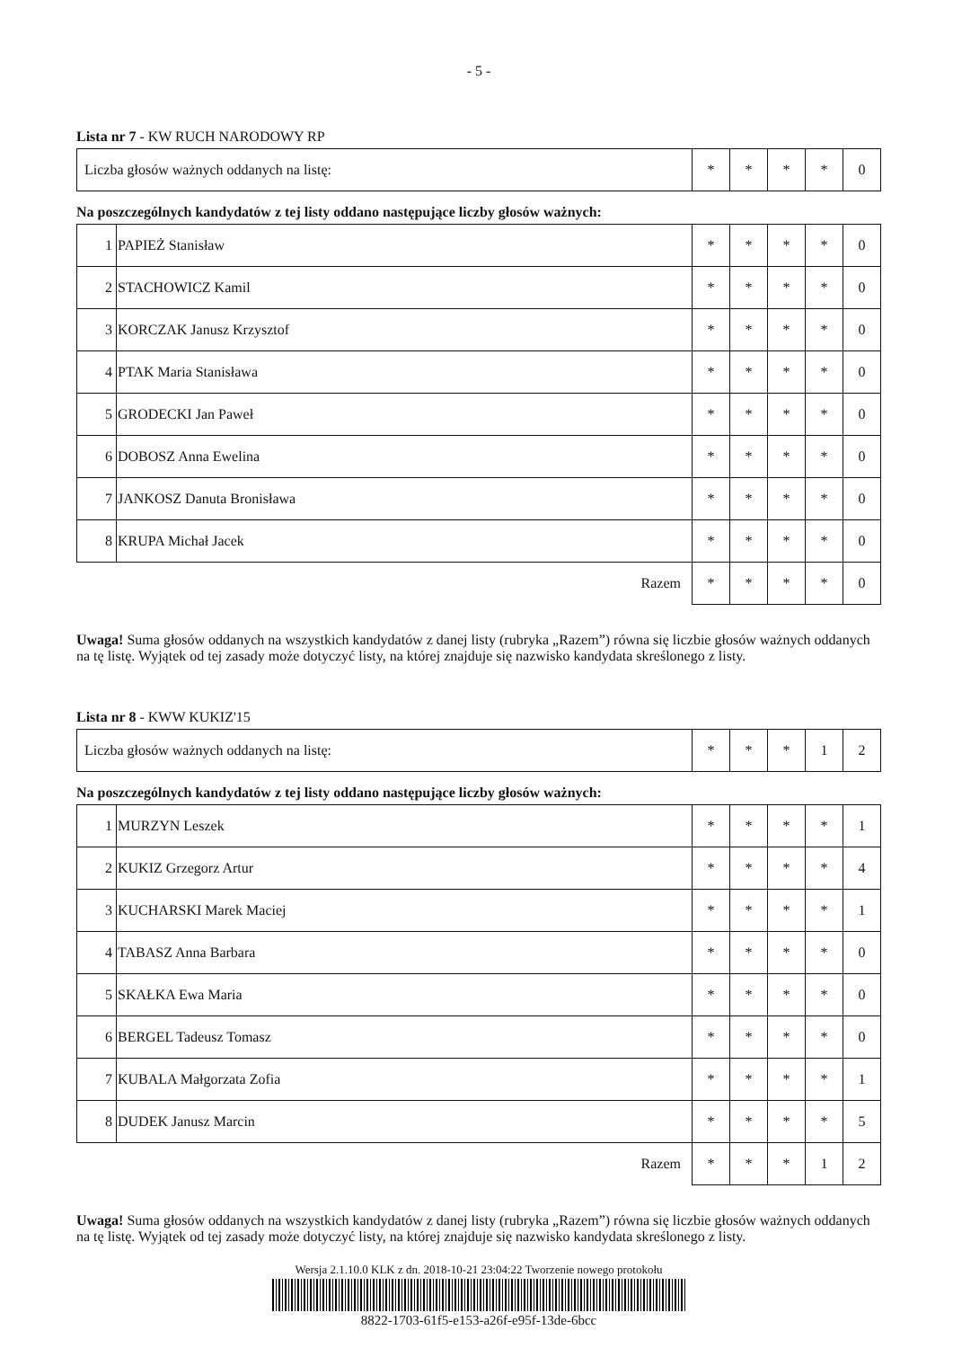- 5 -
Lista nr 7 - KW RUCH NARODOWY RP
| Liczba głosów ważnych oddanych na listę: | * | * | * | * | 0 |
Na poszczególnych kandydatów z tej listy oddano następujące liczby głosów ważnych:
| 1 | PAPIEŻ Stanisław | * | * | * | * | 0 |
| 2 | STACHOWICZ Kamil | * | * | * | * | 0 |
| 3 | KORCZAK Janusz Krzysztof | * | * | * | * | 0 |
| 4 | PTAK Maria Stanisława | * | * | * | * | 0 |
| 5 | GRODECKI Jan Paweł | * | * | * | * | 0 |
| 6 | DOBOSZ Anna Ewelina | * | * | * | * | 0 |
| 7 | JANKOSZ Danuta Bronisława | * | * | * | * | 0 |
| 8 | KRUPA Michał Jacek | * | * | * | * | 0 |
| | Razem | * | * | * | * | 0 |
Uwaga! Suma głosów oddanych na wszystkich kandydatów z danej listy (rubryka „Razem”) równa się liczbie głosów ważnych oddanych na tę listę. Wyjątek od tej zasady może dotyczyć listy, na której znajduje się nazwisko kandydata skreślonego z listy.
Lista nr 8 - KWW KUKIZ'15
| Liczba głosów ważnych oddanych na listę: | * | * | * | 1 | 2 |
Na poszczególnych kandydatów z tej listy oddano następujące liczby głosów ważnych:
| 1 | MURZYN Leszek | * | * | * | * | 1 |
| 2 | KUKIZ Grzegorz Artur | * | * | * | * | 4 |
| 3 | KUCHARSKI Marek Maciej | * | * | * | * | 1 |
| 4 | TABASZ Anna Barbara | * | * | * | * | 0 |
| 5 | SKAŁKA Ewa Maria | * | * | * | * | 0 |
| 6 | BERGEL Tadeusz Tomasz | * | * | * | * | 0 |
| 7 | KUBALA Małgorzata Zofia | * | * | * | * | 1 |
| 8 | DUDEK Janusz Marcin | * | * | * | * | 5 |
| | Razem | * | * | * | 1 | 2 |
Uwaga! Suma głosów oddanych na wszystkich kandydatów z danej listy (rubryka „Razem”) równa się liczbie głosów ważnych oddanych na tę listę. Wyjątek od tej zasady może dotyczyć listy, na której znajduje się nazwisko kandydata skreślonego z listy.
Wersja 2.1.10.0 KLK z dn. 2018-10-21 23:04:22 Tworzenie nowego protokołu
8822-1703-61f5-e153-a26f-e95f-13de-6bcc